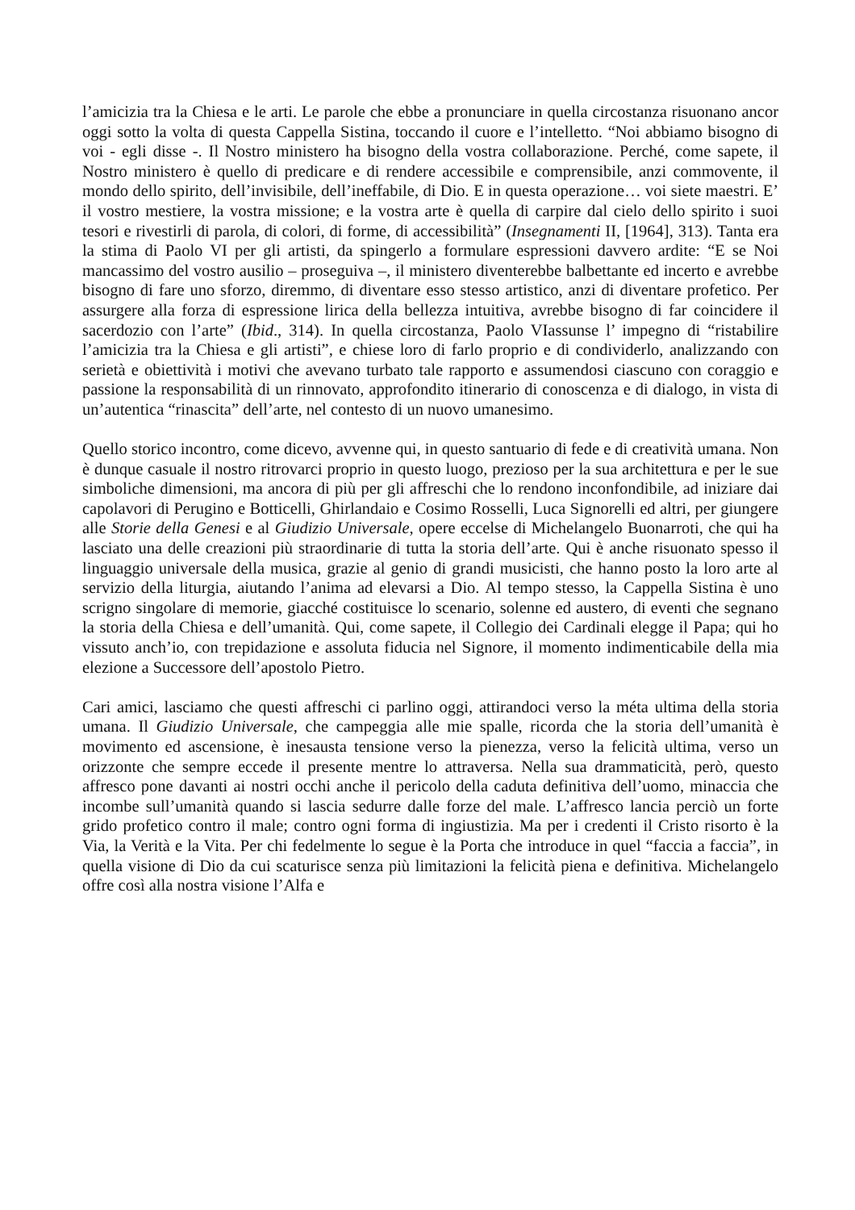l’amicizia tra la Chiesa e le arti. Le parole che ebbe a pronunciare in quella circostanza risuonano ancor oggi sotto la volta di questa Cappella Sistina, toccando il cuore e l’intelletto. “Noi abbiamo bisogno di voi - egli disse -. Il Nostro ministero ha bisogno della vostra collaborazione. Perché, come sapete, il Nostro ministero è quello di predicare e di rendere accessibile e comprensibile, anzi commovente, il mondo dello spirito, dell’invisibile, dell’ineffabile, di Dio. E in questa operazione… voi siete maestri. E’ il vostro mestiere, la vostra missione; e la vostra arte è quella di carpire dal cielo dello spirito i suoi tesori e rivestirli di parola, di colori, di forme, di accessibilità” (Insegnamenti II, [1964], 313). Tanta era la stima di Paolo VI per gli artisti, da spingerlo a formulare espressioni davvero ardite: “E se Noi mancassimo del vostro ausilio – proseguiva –, il ministero diventerebbe balbettante ed incerto e avrebbe bisogno di fare uno sforzo, diremmo, di diventare esso stesso artistico, anzi di diventare profetico. Per assurgere alla forza di espressione lirica della bellezza intuitiva, avrebbe bisogno di far coincidere il sacerdozio con l’arte” (Ibid., 314). In quella circostanza, Paolo VIassunse l’ impegno di “ristabilire l’amicizia tra la Chiesa e gli artisti”, e chiese loro di farlo proprio e di condividerlo, analizzando con serietà e obiettività i motivi che avevano turbato tale rapporto e assumendosi ciascuno con coraggio e passione la responsabilità di un rinnovato, approfondito itinerario di conoscenza e di dialogo, in vista di un’autentica “rinascita” dell’arte, nel contesto di un nuovo umanesimo.
Quello storico incontro, come dicevo, avvenne qui, in questo santuario di fede e di creatività umana. Non è dunque casuale il nostro ritrovarci proprio in questo luogo, prezioso per la sua architettura e per le sue simboliche dimensioni, ma ancora di più per gli affreschi che lo rendono inconfondibile, ad iniziare dai capolavori di Perugino e Botticelli, Ghirlandaio e Cosimo Rosselli, Luca Signorelli ed altri, per giungere alle Storie della Genesi e al Giudizio Universale, opere eccelse di Michelangelo Buonarroti, che qui ha lasciato una delle creazioni più straordinarie di tutta la storia dell’arte. Qui è anche risuonato spesso il linguaggio universale della musica, grazie al genio di grandi musicisti, che hanno posto la loro arte al servizio della liturgia, aiutando l’anima ad elevarsi a Dio. Al tempo stesso, la Cappella Sistina è uno scrigno singolare di memorie, giacché costituisce lo scenario, solenne ed austero, di eventi che segnano la storia della Chiesa e dell’umanità. Qui, come sapete, il Collegio dei Cardinali elegge il Papa; qui ho vissuto anch’io, con trepidazione e assoluta fiducia nel Signore, il momento indimenticabile della mia elezione a Successore dell’apostolo Pietro.
Cari amici, lasciamo che questi affreschi ci parlino oggi, attirandoci verso la méta ultima della storia umana. Il Giudizio Universale, che campeggia alle mie spalle, ricorda che la storia dell’umanità è movimento ed ascensione, è inesausta tensione verso la pienezza, verso la felicità ultima, verso un orizzonte che sempre eccede il presente mentre lo attraversa. Nella sua drammaticità, però, questo affresco pone davanti ai nostri occhi anche il pericolo della caduta definitiva dell’uomo, minaccia che incombe sull’umanità quando si lascia sedurre dalle forze del male. L’affresco lancia perciò un forte grido profetico contro il male; contro ogni forma di ingiustizia. Ma per i credenti il Cristo risorto è la Via, la Verità e la Vita. Per chi fedelmente lo segue è la Porta che introduce in quel “faccia a faccia”, in quella visione di Dio da cui scaturisce senza più limitazioni la felicità piena e definitiva. Michelangelo offre così alla nostra visione l’Alfa e